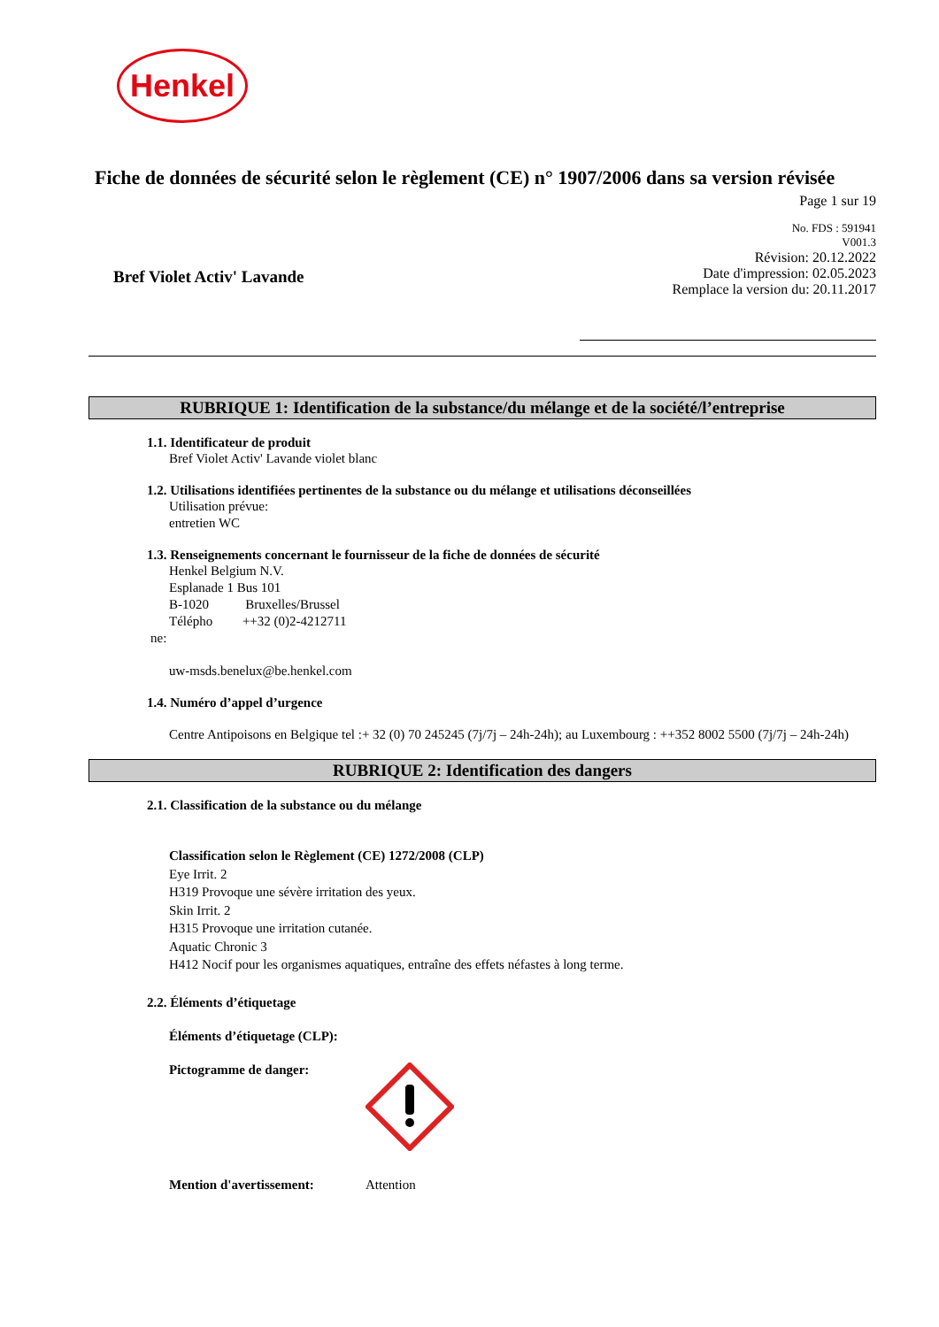Henkel
Fiche de données de sécurité selon le règlement (CE) n° 1907/2006 dans sa version révisée
Page 1 sur 19
Bref Violet Activ' Lavande
No. FDS : 591941
V001.3
Révision: 20.12.2022
Date d'impression: 02.05.2023
Remplace la version du: 20.11.2017
RUBRIQUE 1: Identification de la substance/du mélange et de la société/l’entreprise
1.1. Identificateur de produit
Bref Violet Activ' Lavande violet blanc
1.2. Utilisations identifiées pertinentes de la substance ou du mélange et utilisations déconseillées
Utilisation prévue:
entretien WC
1.3. Renseignements concernant le fournisseur de la fiche de données de sécurité
Henkel Belgium N.V.
Esplanade 1 Bus 101
B-1020 Bruxelles/Brussel
Télépho ++32 (0)2-4212711
ne:
uw-msds.benelux@be.henkel.com
1.4. Numéro d’appel d’urgence
Centre Antipoisons en Belgique tel :+ 32 (0) 70 245245 (7j/7j – 24h-24h); au Luxembourg : ++352 8002 5500 (7j/7j – 24h-24h)
RUBRIQUE 2: Identification des dangers
2.1. Classification de la substance ou du mélange
Classification selon le Règlement (CE) 1272/2008 (CLP)
Eye Irrit. 2
H319 Provoque une sévère irritation des yeux.
Skin Irrit. 2
H315 Provoque une irritation cutanée.
Aquatic Chronic 3
H412 Nocif pour les organismes aquatiques, entraîne des effets néfastes à long terme.
2.2. Éléments d’étiquetage
Éléments d’étiquetage (CLP):
Pictogramme de danger:
Mention d'avertissement: Attention